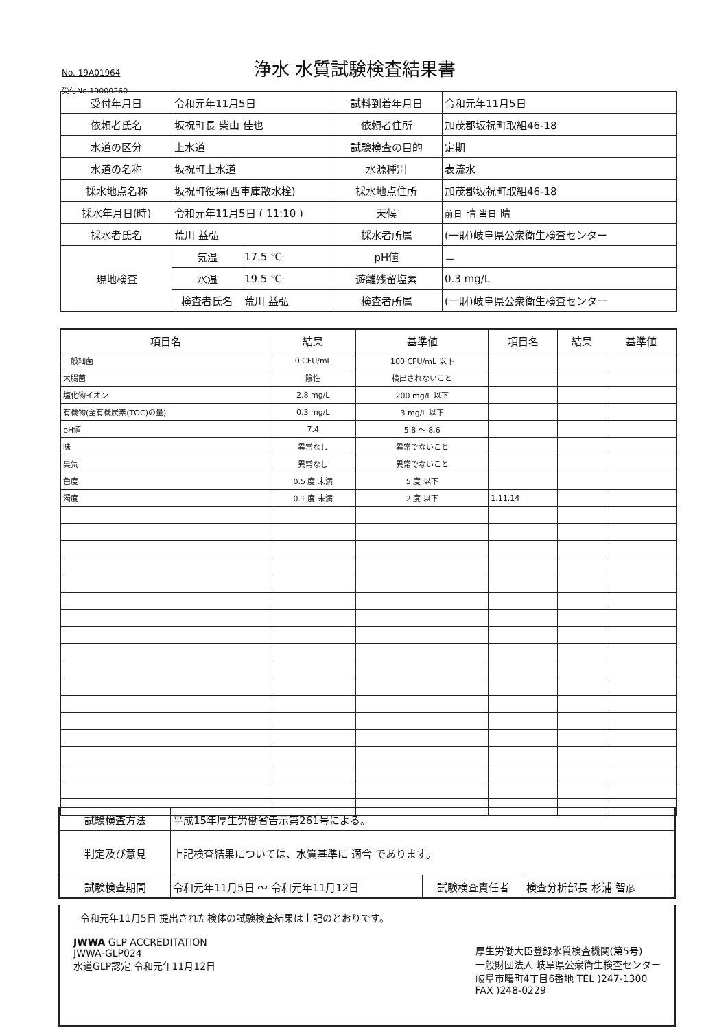No. 19A01964 浄水 水質試験検査結果書
受付No.19000260
| 受付年月日 | 令和元年11月5日 | | 試料到着年月日 | 令和元年11月5日 |
| 依頼者氏名 | 坂祝町長 柴山 佳也 | | 依頼者住所 | 加茂郡坂祝町取組46-18 |
| 水道の区分 | 上水道 | | 試験検査の目的 | 定期 |
| 水道の名称 | 坂祝町上水道 | | 水源種別 | 表流水 |
| 採水地点名称 | 坂祝町役場(西車庫散水栓) | | 採水地点住所 | 加茂郡坂祝町取組46-18 |
| 採水年月日(時) | 令和元年11月5日 ( 11:10 ) | | 天候 | 前日 晴 当日 晴 |
| 採水者氏名 | 荒川 益弘 | | 採水者所属 | (一財)岐阜県公衆衛生検査センター |
| 現地検査 | 気温 | 17.5 ℃ | pH値 | － |
| | 水温 | 19.5 ℃ | 遊離残留塩素 | 0.3 mg/L |
| | 検査者氏名 | 荒川 益弘 | 検査者所属 | (一財)岐阜県公衆衛生検査センター |
| 項目名 | 結果 | 基準値 | 項目名 | 結果 | 基準値 |
| --- | --- | --- | --- | --- | --- |
| 一般細菌 | 0 CFU/mL | 100 CFU/mL 以下 | | | |
| 大腸菌 | 陰性 | 検出されないこと | | | |
| 塩化物イオン | 2.8 mg/L | 200 mg/L 以下 | | | |
| 有機物(全有機炭素(TOC)の量) | 0.3 mg/L | 3 mg/L 以下 | | | |
| pH値 | 7.4 | 5.8 ～ 8.6 | | | |
| 味 | 異常なし | 異常でないこと | | | |
| 臭気 | 異常なし | 異常でないこと | | | |
| 色度 | 0.5 度 未満 | 5 度 以下 | | | |
| 濁度 | 0.1 度 未満 | 2 度 以下 | 1.11.14 | | |
| 試験検査方法 | 平成15年厚生労働省告示第261号による。 | | |
| 判定及び意見 | 上記検査結果については、水質基準に 適合 であります。 | | |
| 試験検査期間 | 令和元年11月5日 ～ 令和元年11月12日 | 試験検査責任者 | 検査分析部長 杉浦 智彦 |
令和元年11月5日 提出された検体の試験検査結果は上記のとおりです。
JWWA GLP ACCREDITATION
JWWA-GLP024
水道GLP認定 令和元年11月12日
厚生労働大臣登録水質検査機関(第5号)
一般財団法人 岐阜県公衆衛生検査センター
岐阜市曙町4丁目6番地 TEL )247-1300
FAX )248-0229